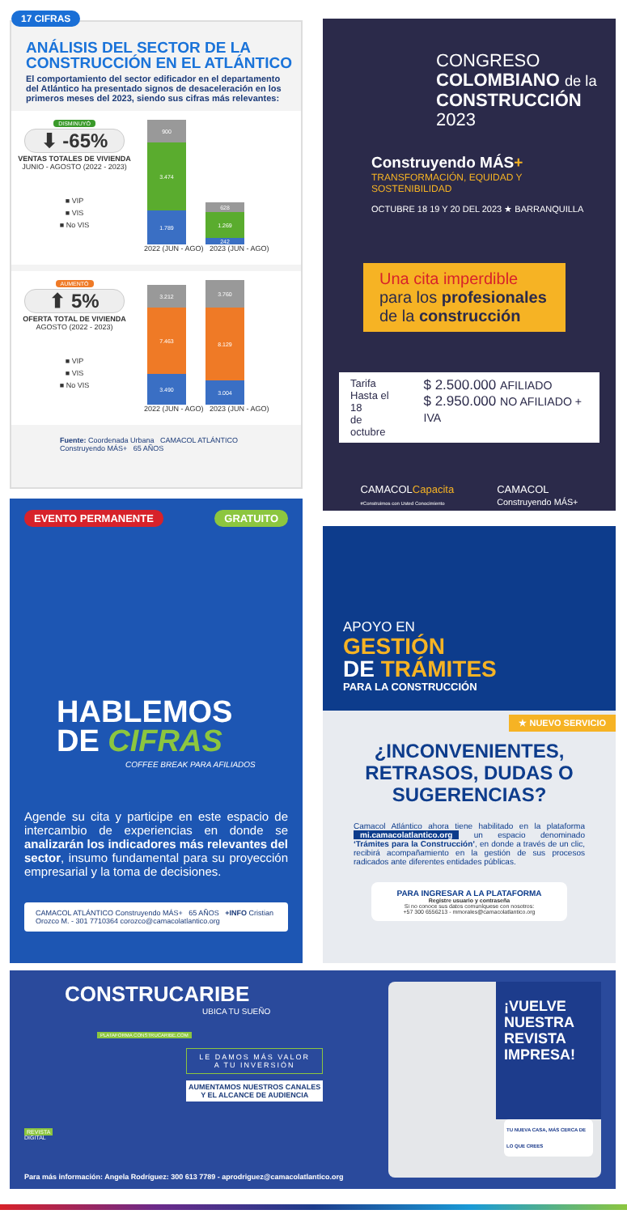17 CIFRAS
ANÁLISIS DEL SECTOR DE LA CONSTRUCCIÓN EN EL ATLÁNTICO
El comportamiento del sector edificador en el departamento del Atlántico ha presentado signos de desaceleración en los primeros meses del 2023, siendo sus cifras más relevantes:
DISMINUYÓ
⬇ -65%
VENTAS TOTALES DE VIVIENDA
JUNIO - AGOSTO (2022 - 2023)
■ VIP
■ VIS
■ No VIS
900
3.474
1.789
628
1.269
242
2022 (JUN - AGO) 2023 (JUN - AGO)
AUMENTÓ
⬆ 5%
OFERTA TOTAL DE VIVIENDA
AGOSTO (2022 - 2023)
■ VIP
■ VIS
■ No VIS
3.212
7.463
3.490
3.760
8.129
3.004
2022 (JUN - AGO) 2023 (JUN - AGO)
Fuente: Coordenada Urbana CAMACOL ATLÁNTICO Construyendo MÁS+ 65 AÑOS
EVENTO PERMANENTE GRATUITO
HABLEMOS
DE CIFRAS
COFFEE BREAK PARA AFILIADOS
Agende su cita y participe en este espacio de intercambio de experiencias en donde se analizarán los indicadores más relevantes del sector, insumo fundamental para su proyección empresarial y la toma de decisiones.
CAMACOL ATLÁNTICO Construyendo MÁS+ 65 AÑOS +INFO Cristian Orozco M. - 301 7710364 corozco@camacolatlantico.org
CONGRESO
COLOMBIANO de la
CONSTRUCCIÓN
2023
Construyendo MÁS+
TRANSFORMACIÓN, EQUIDAD Y SOSTENIBILIDAD
OCTUBRE 18 19 Y 20 DEL 2023 ★ BARRANQUILLA
Una cita imperdible
para los profesionales
de la construcción
Tarifa
Hasta el 18
de octubre
$ 2.500.000 AFILIADO
$ 2.950.000 NO AFILIADO + IVA
CAMACOLCapacita
#Construimos con Usted Conocimiento CAMACOL
Construyendo MÁS+
APOYO EN
GESTIÓN
DE TRÁMITES
PARA LA CONSTRUCCIÓN
★ NUEVO SERVICIO
¿INCONVENIENTES,
RETRASOS, DUDAS O
SUGERENCIAS?
Camacol Atlántico ahora tiene habilitado en la plataforma mi.camacolatlantico.org un espacio denominado ‘Trámites para la Construcción’, en donde a través de un clic, recibirá acompañamiento en la gestión de sus procesos radicados ante diferentes entidades públicas.
PARA INGRESAR A LA PLATAFORMA
Registre usuario y contraseña
Si no conoce sus datos comuníquese con nosotros:
+57 300 6556213 - mmorales@camacolatlantico.org
CONSTRUCARIBE
UBICA TU SUEÑO
PLATAFORMA CONSTRUCARIBE.COM
REVISTA
DIGITAL
LE DAMOS MÁS VALOR
A TU INVERSIÓN
AUMENTAMOS NUESTROS CANALES
Y EL ALCANCE DE AUDIENCIA
Para más información: Angela Rodríguez: 300 613 7789 - aprodriguez@camacolatlantico.org
¡VUELVE NUESTRA REVISTA IMPRESA!
TU NUEVA CASA, MÁS CERCA DE LO QUE CREES